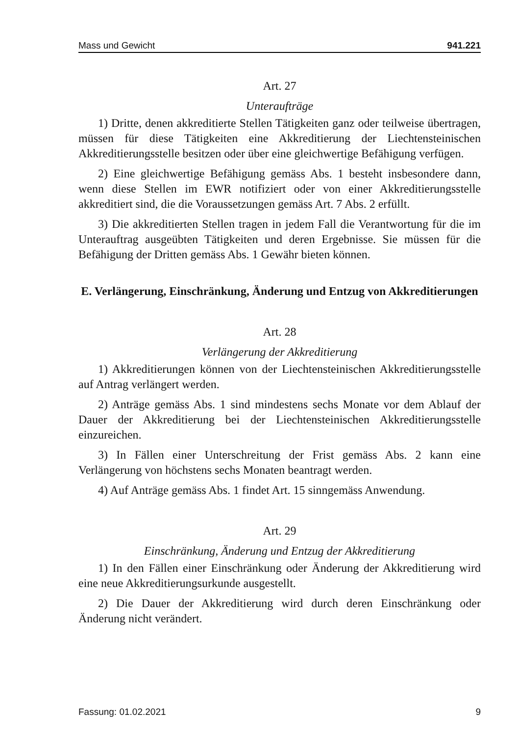Mass und Gewicht 941.221
Art. 27
Unteraufträge
1) Dritte, denen akkreditierte Stellen Tätigkeiten ganz oder teilweise übertragen, müssen für diese Tätigkeiten eine Akkreditierung der Liechtensteinischen Akkreditierungsstelle besitzen oder über eine gleichwertige Befähigung verfügen.
2) Eine gleichwertige Befähigung gemäss Abs. 1 besteht insbesondere dann, wenn diese Stellen im EWR notifiziert oder von einer Akkreditierungsstelle akkreditiert sind, die die Voraussetzungen gemäss Art. 7 Abs. 2 erfüllt.
3) Die akkreditierten Stellen tragen in jedem Fall die Verantwortung für die im Unterauftrag ausgeübten Tätigkeiten und deren Ergebnisse. Sie müssen für die Befähigung der Dritten gemäss Abs. 1 Gewähr bieten können.
E. Verlängerung, Einschränkung, Änderung und Entzug von Akkreditierungen
Art. 28
Verlängerung der Akkreditierung
1) Akkreditierungen können von der Liechtensteinischen Akkreditierungsstelle auf Antrag verlängert werden.
2) Anträge gemäss Abs. 1 sind mindestens sechs Monate vor dem Ablauf der Dauer der Akkreditierung bei der Liechtensteinischen Akkreditierungsstelle einzureichen.
3) In Fällen einer Unterschreitung der Frist gemäss Abs. 2 kann eine Verlängerung von höchstens sechs Monaten beantragt werden.
4) Auf Anträge gemäss Abs. 1 findet Art. 15 sinngemäss Anwendung.
Art. 29
Einschränkung, Änderung und Entzug der Akkreditierung
1) In den Fällen einer Einschränkung oder Änderung der Akkreditierung wird eine neue Akkreditierungsurkunde ausgestellt.
2) Die Dauer der Akkreditierung wird durch deren Einschränkung oder Änderung nicht verändert.
Fassung: 01.02.2021 9